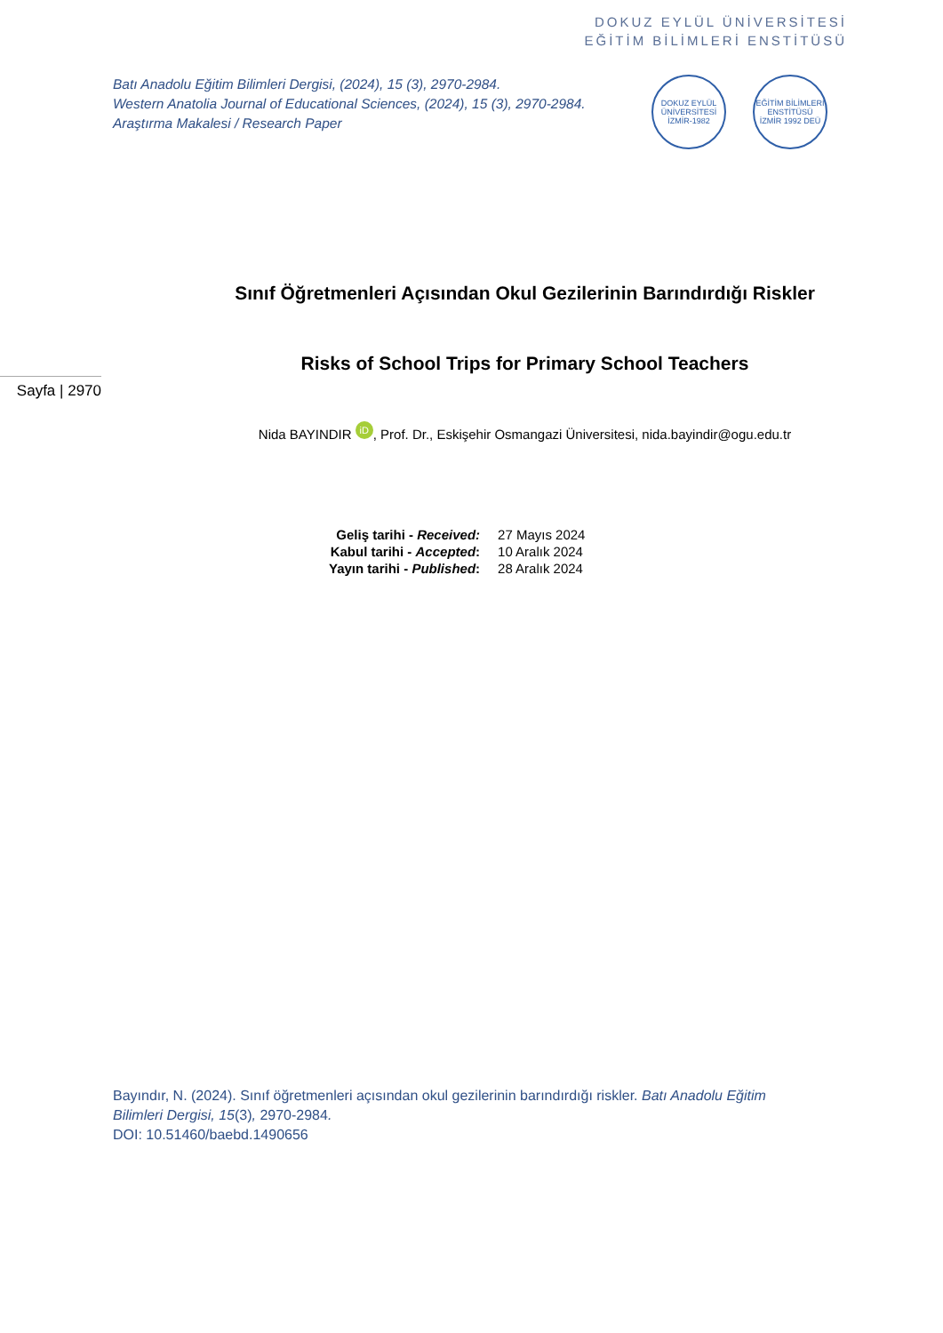DOKUZ EYLÜL ÜNİVERSİTESİ
EĞİTİM BİLİMLERİ ENSTİTÜSÜ
Batı Anadolu Eğitim Bilimleri Dergisi, (2024), 15 (3), 2970-2984.
Western Anatolia Journal of Educational Sciences, (2024), 15 (3), 2970-2984.
Araştırma Makalesi / Research Paper
DOKUZ EYLÜL ÜNİVERSİTESİ
İZMİR-1982
EĞİTİM BİLİMLERİ ENSTİTÜSÜ
İZMİR 1992 DEÜ
Sınıf Öğretmenleri Açısından Okul Gezilerinin Barındırdığı Riskler
Risks of School Trips for Primary School Teachers
Sayfa | 2970
Nida BAYINDIR iD, Prof. Dr., Eskişehir Osmangazi Üniversitesi, nida.bayindir@ogu.edu.tr
| Geliş tarihi - Received: | 27 Mayıs 2024 |
| Kabul tarihi - Accepted : | 10 Aralık 2024 |
| Yayın tarihi - Published : | 28 Aralık 2024 |
Bayındır, N. (2024). Sınıf öğretmenleri açısından okul gezilerinin barındırdığı riskler. Batı Anadolu Eğitim Bilimleri Dergisi, 15(3), 2970-2984.
DOI: 10.51460/baebd.1490656